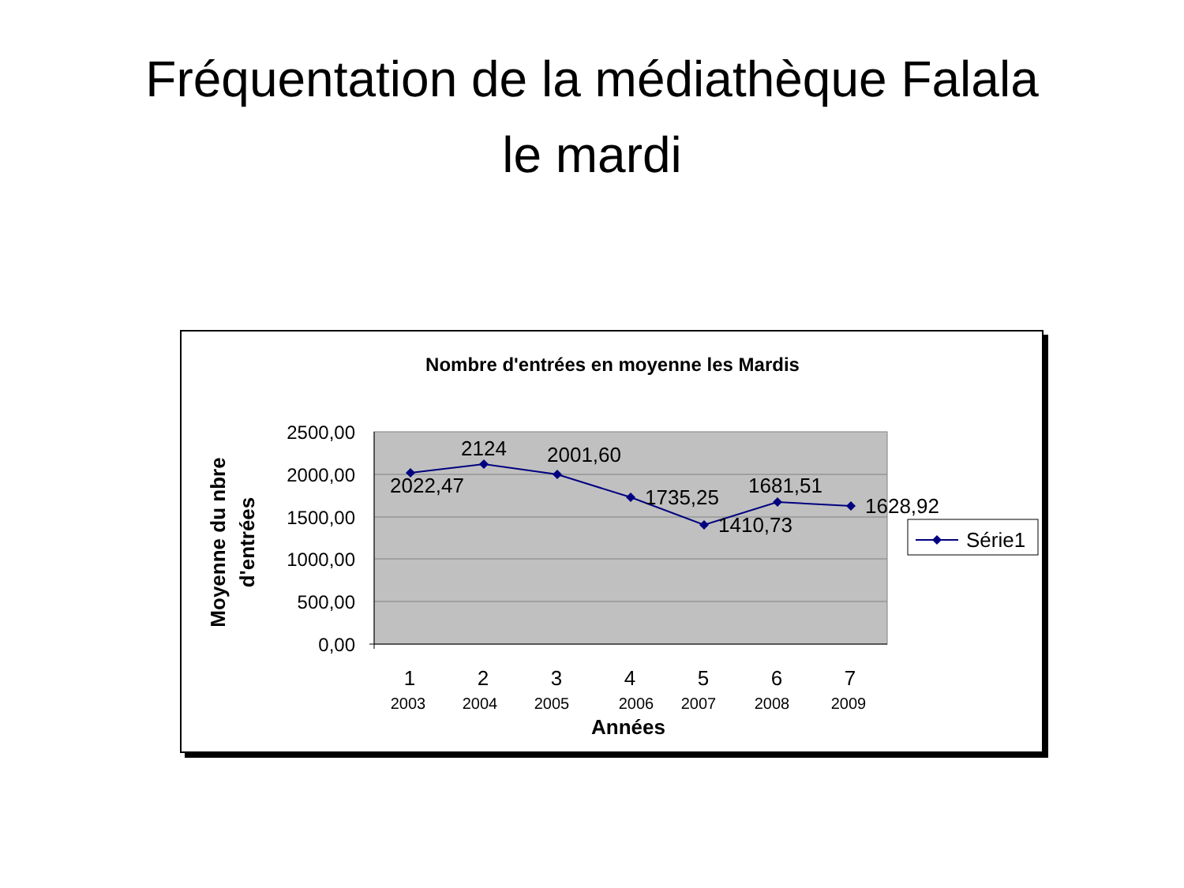Fréquentation de la médiathèque Falala
le mardi
Nombre d'entrées en moyenne les Mardis
2500,00
2000,00
1500,00
1000,00
500,00
0,00
2022,47
2124
2001,60
1735,25
1410,73
1681,51
1628,92
1
2
3
4
5
6
7
2003
2004
2005
2006
2007
2008
2009
Années
Moyenne du nbre
d'entrées
Série1